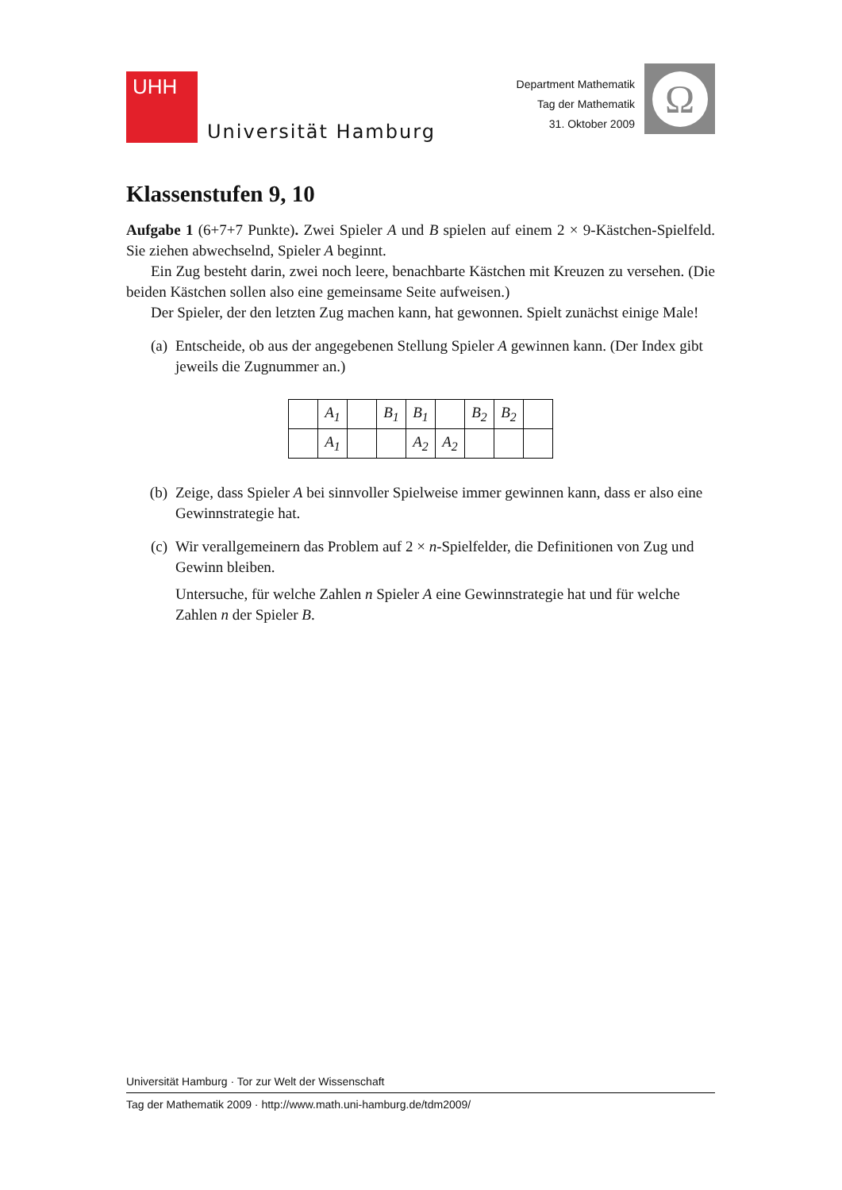UHH
Universität Hamburg
Department Mathematik
Tag der Mathematik
31. Oktober 2009
Ω
Klassenstufen 9, 10
Aufgabe 1 (6+7+7 Punkte). Zwei Spieler A und B spielen auf einem 2 × 9-Kästchen-Spielfeld. Sie ziehen abwechselnd, Spieler A beginnt.
Ein Zug besteht darin, zwei noch leere, benachbarte Kästchen mit Kreuzen zu versehen. (Die beiden Kästchen sollen also eine gemeinsame Seite aufweisen.)
Der Spieler, der den letzten Zug machen kann, hat gewonnen. Spielt zunächst einige Male!
(a) Entscheide, ob aus der angegebenen Stellung Spieler A gewinnen kann. (Der Index gibt jeweils die Zugnummer an.)
| | A<sub>1</sub> | | B<sub>1</sub> | B<sub>1</sub> | | B<sub>2</sub> | B<sub>2</sub> | |
| | A<sub>1</sub> | | | A<sub>2</sub> | A<sub>2</sub> | | | |
(b) Zeige, dass Spieler A bei sinnvoller Spielweise immer gewinnen kann, dass er also eine Gewinnstrategie hat.
(c) Wir verallgemeinern das Problem auf 2 × n-Spielfelder, die Definitionen von Zug und Gewinn bleiben.
Untersuche, für welche Zahlen n Spieler A eine Gewinnstrategie hat und für welche Zahlen n der Spieler B.
Universität Hamburg · Tor zur Welt der Wissenschaft
Tag der Mathematik 2009 · http://www.math.uni-hamburg.de/tdm2009/